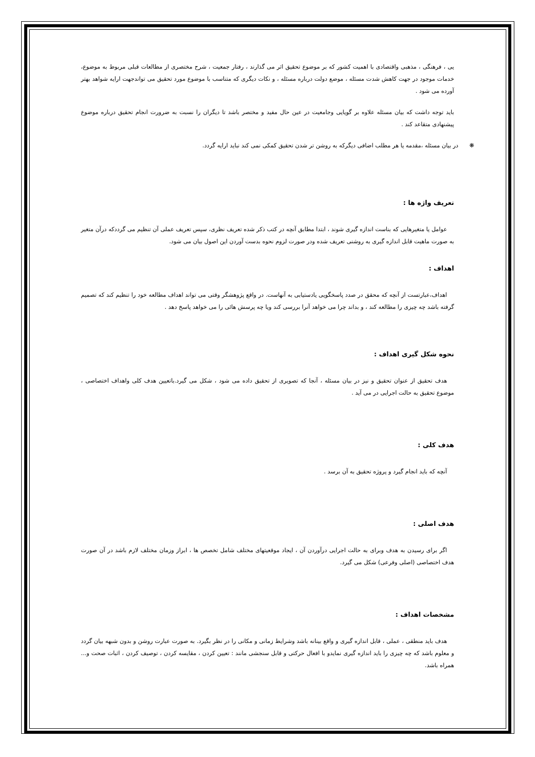یی ، فرهنگی ، مذهبی واقتصادی با اهمیت کشور که بر موضوع تحقیق اثر می گذارند ، رفتار جمعیت ، شرح مختصری از مطالعات قبلی مربوط به موضوع، خدمات موجود در جهت کاهش شدت مسئله ، موضع دولت درباره مسئله ، و نکات دیگری که متناسب با موضوع مورد تحقیق می تواندجهت ارایه شواهد بهتر آورده می شود .
باید توجه داشت که بیان مسئله علاوه بر گویایی وجامعیت در عین حال مفید و مختصر باشد تا دیگران را نسبت به ضرورت انجام تحقیق درباره موضوع پیشنهادی متقاعد کند .
❋ در بیان مسئله ،مقدمه یا هر مطلب اضافی دیگرکه به روشن تر شدن تحقیق کمکی نمی کند نباید ارایه گردد.
تعریف واژه ها :
عوامل یا متغیرهایی که بناست اندازه گیری شوند ، ابتدا مطابق آنچه در کتب ذکر شده تعریف نظری، سپس تعریف عملی آن تنظیم می گرددکه درآن متغیر به صورت ماهیت قابل اندازه گیری به روشنی تعریف شده ودر صورت لزوم نحوه بدست آوردن این اصول بیان می شود.
اهداف :
اهداف،عبارتست از آنچه که محقق در صدد پاسخگویی یادستیابی به آنهاست. در واقع پژوهشگر وقتی می تواند اهداف مطالعه خود را تنظیم کند که تصمیم گرفته باشد چه چیزی را مطالعه کند ، و بداند چرا می خواهد آنرا بررسی کند ویا چه پرسش هائی را می خواهد پاسخ دهد .
نحوه شکل گیری اهداف :
هدف تحقیق از عنوان تحقیق و نیز در بیان مسئله ، آنجا که تصویری از تحقیق داده می شود ، شکل می گیرد.باتعیین هدف کلی واهداف اختصاصی ، موضوع تحقیق به حالت اجرایی در می آید .
هدف کلی :
آنچه که باید انجام گیرد و پروژه تحقیق به آن برسد .
هدف اصلی :
اگر برای رسیدن به هدف وبرای به حالت اجرایی درآوردن آن ، ایجاد موقعیتهای مختلف شامل تخصص ها ، ابراز وزمان مختلف لازم باشد در آن صورت هدف اختصاصی (اصلی وفرعی) شکل می گیرد.
مشخصات اهداف :
هدف باید منطقی ، عملی ، قابل اندازه گیری و واقع بینانه باشد وشرایط زمانی و مکانی را در نظر بگیرد. به صورت عبارت روشن و بدون شبهه بیان گردد و معلوم باشد که چه چیزی را باید اندازه گیری نمایدو با افعال حرکتی و قابل سنجشی مانند : تعیین کردن ، مقایسه کردن ، توصیف کردن ، اثبات صحت و... همراه باشد.